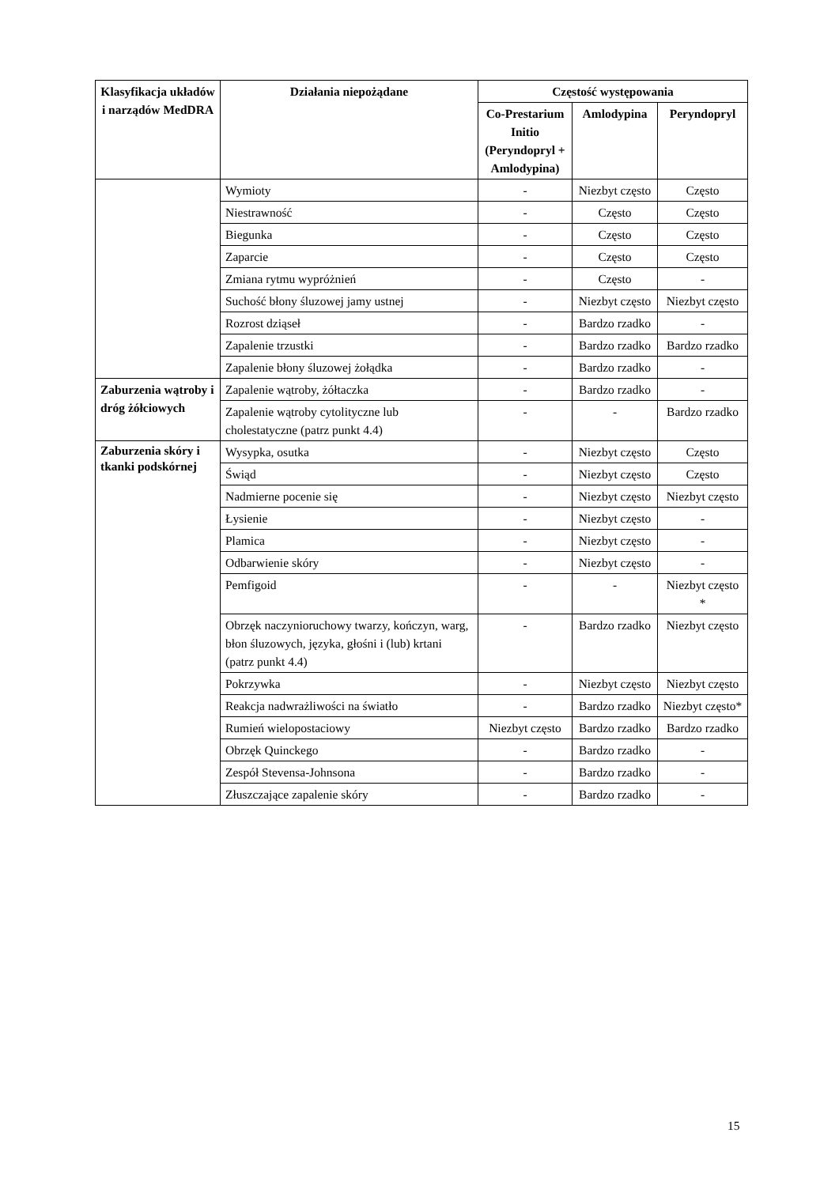| Klasyfikacja układów i narządów MedDRA | Działania niepożądane | Częstość występowania | | |
| --- | --- | --- | --- | --- |
| | | Co-Prestarium Initio (Peryndopryl + Amlodypina) | Amlodypina | Peryndopryl |
| | Wymioty | - | Niezbyt często | Często |
| | Niestrawność | - | Często | Często |
| | Biegunka | - | Często | Często |
| | Zaparcie | - | Często | Często |
| | Zmiana rytmu wypróżnień | - | Często | - |
| | Suchość błony śluzowej jamy ustnej | - | Niezbyt często | Niezbyt często |
| | Rozrost dziąseł | - | Bardzo rzadko | - |
| | Zapalenie trzustki | - | Bardzo rzadko | Bardzo rzadko |
| | Zapalenie błony śluzowej żołądka | - | Bardzo rzadko | - |
| Zaburzenia wątroby i dróg żółciowych | Zapalenie wątroby, żółtaczka | - | Bardzo rzadko | - |
| | Zapalenie wątroby cytolityczne lub cholestatyczne (patrz punkt 4.4) | - | - | Bardzo rzadko |
| Zaburzenia skóry i tkanki podskórnej | Wysypka, osutka | - | Niezbyt często | Często |
| | Świąd | - | Niezbyt często | Często |
| | Nadmierne pocenie się | - | Niezbyt często | Niezbyt często |
| | Łysienie | - | Niezbyt często | - |
| | Plamica | - | Niezbyt często | - |
| | Odbarwienie skóry | - | Niezbyt często | - |
| | Pemfigoid | - | - | Niezbyt często * |
| | Obrzęk naczynioruchowy twarzy, kończyn, warg, błon śluzowych, języka, głośni i (lub) krtani (patrz punkt 4.4) | - | Bardzo rzadko | Niezbyt często |
| | Pokrzywka | - | Niezbyt często | Niezbyt często |
| | Reakcja nadwrażliwości na światło | - | Bardzo rzadko | Niezbyt często* |
| | Rumień wielopostaciowy | Niezbyt często | Bardzo rzadko | Bardzo rzadko |
| | Obrzęk Quinckego | - | Bardzo rzadko | - |
| | Zespół Stevensa-Johnsona | - | Bardzo rzadko | - |
| | Złuszczające zapalenie skóry | - | Bardzo rzadko | - |
15